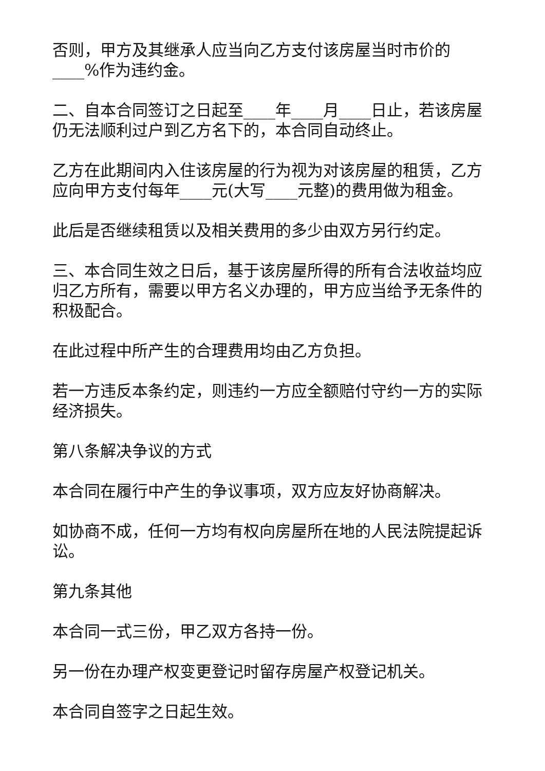否则，甲方及其继承人应当向乙方支付该房屋当时市价的____%作为违约金。
二、自本合同签订之日起至____年____月____日止，若该房屋仍无法顺利过户到乙方名下的，本合同自动终止。
乙方在此期间内入住该房屋的行为视为对该房屋的租赁，乙方应向甲方支付每年____元(大写____元整)的费用做为租金。
此后是否继续租赁以及相关费用的多少由双方另行约定。
三、本合同生效之日后，基于该房屋所得的所有合法收益均应归乙方所有，需要以甲方名义办理的，甲方应当给予无条件的积极配合。
在此过程中所产生的合理费用均由乙方负担。
若一方违反本条约定，则违约一方应全额赔付守约一方的实际经济损失。
第八条解决争议的方式
本合同在履行中产生的争议事项，双方应友好协商解决。
如协商不成，任何一方均有权向房屋所在地的人民法院提起诉讼。
第九条其他
本合同一式三份，甲乙双方各持一份。
另一份在办理产权变更登记时留存房屋产权登记机关。
本合同自签字之日起生效。